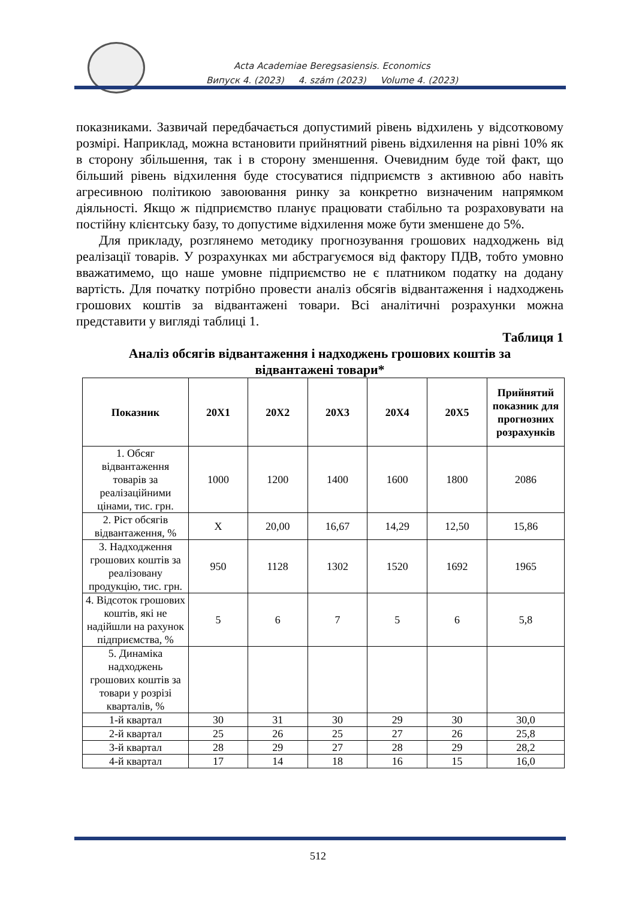Acta Academiae Beregsasiensis. Economics
Випуск 4. (2023) 4. szám (2023) Volume 4. (2023)
показниками. Зазвичай передбачається допустимий рівень відхилень у відсотковому розмірі. Наприклад, можна встановити прийнятний рівень відхилення на рівні 10% як в сторону збільшення, так і в сторону зменшення. Очевидним буде той факт, що більший рівень відхилення буде стосуватися підприємств з активною або навіть агресивною політикою завоювання ринку за конкретно визначеним напрямком діяльності. Якщо ж підприємство планує працювати стабільно та розраховувати на постійну клієнтську базу, то допустиме відхилення може бути зменшене до 5%.
Для прикладу, розглянемо методику прогнозування грошових надходжень від реалізації товарів. У розрахунках ми абстрагуємося від фактору ПДВ, тобто умовно вважатимемо, що наше умовне підприємство не є платником податку на додану вартість. Для початку потрібно провести аналіз обсягів відвантаження і надходжень грошових коштів за відвантажені товари. Всі аналітичні розрахунки можна представити у вигляді таблиці 1.
Таблиця 1
Аналіз обсягів відвантаження і надходжень грошових коштів за відвантажені товари*
| Показник | 20Х1 | 20Х2 | 20Х3 | 20Х4 | 20Х5 | Прийнятий показник для прогнозних розрахунків |
| --- | --- | --- | --- | --- | --- | --- |
| 1. Обсяг відвантаження товарів за реалізаційними цінами, тис. грн. | 1000 | 1200 | 1400 | 1600 | 1800 | 2086 |
| 2. Ріст обсягів відвантаження, % | Х | 20,00 | 16,67 | 14,29 | 12,50 | 15,86 |
| 3. Надходження грошових коштів за реалізовану продукцію, тис. грн. | 950 | 1128 | 1302 | 1520 | 1692 | 1965 |
| 4. Відсоток грошових коштів, які не надійшли на рахунок підприємства, % | 5 | 6 | 7 | 5 | 6 | 5,8 |
| 5. Динаміка надходжень грошових коштів за товари у розрізі кварталів, % | | | | | | |
| 1-й квартал | 30 | 31 | 30 | 29 | 30 | 30,0 |
| 2-й квартал | 25 | 26 | 25 | 27 | 26 | 25,8 |
| 3-й квартал | 28 | 29 | 27 | 28 | 29 | 28,2 |
| 4-й квартал | 17 | 14 | 18 | 16 | 15 | 16,0 |
512